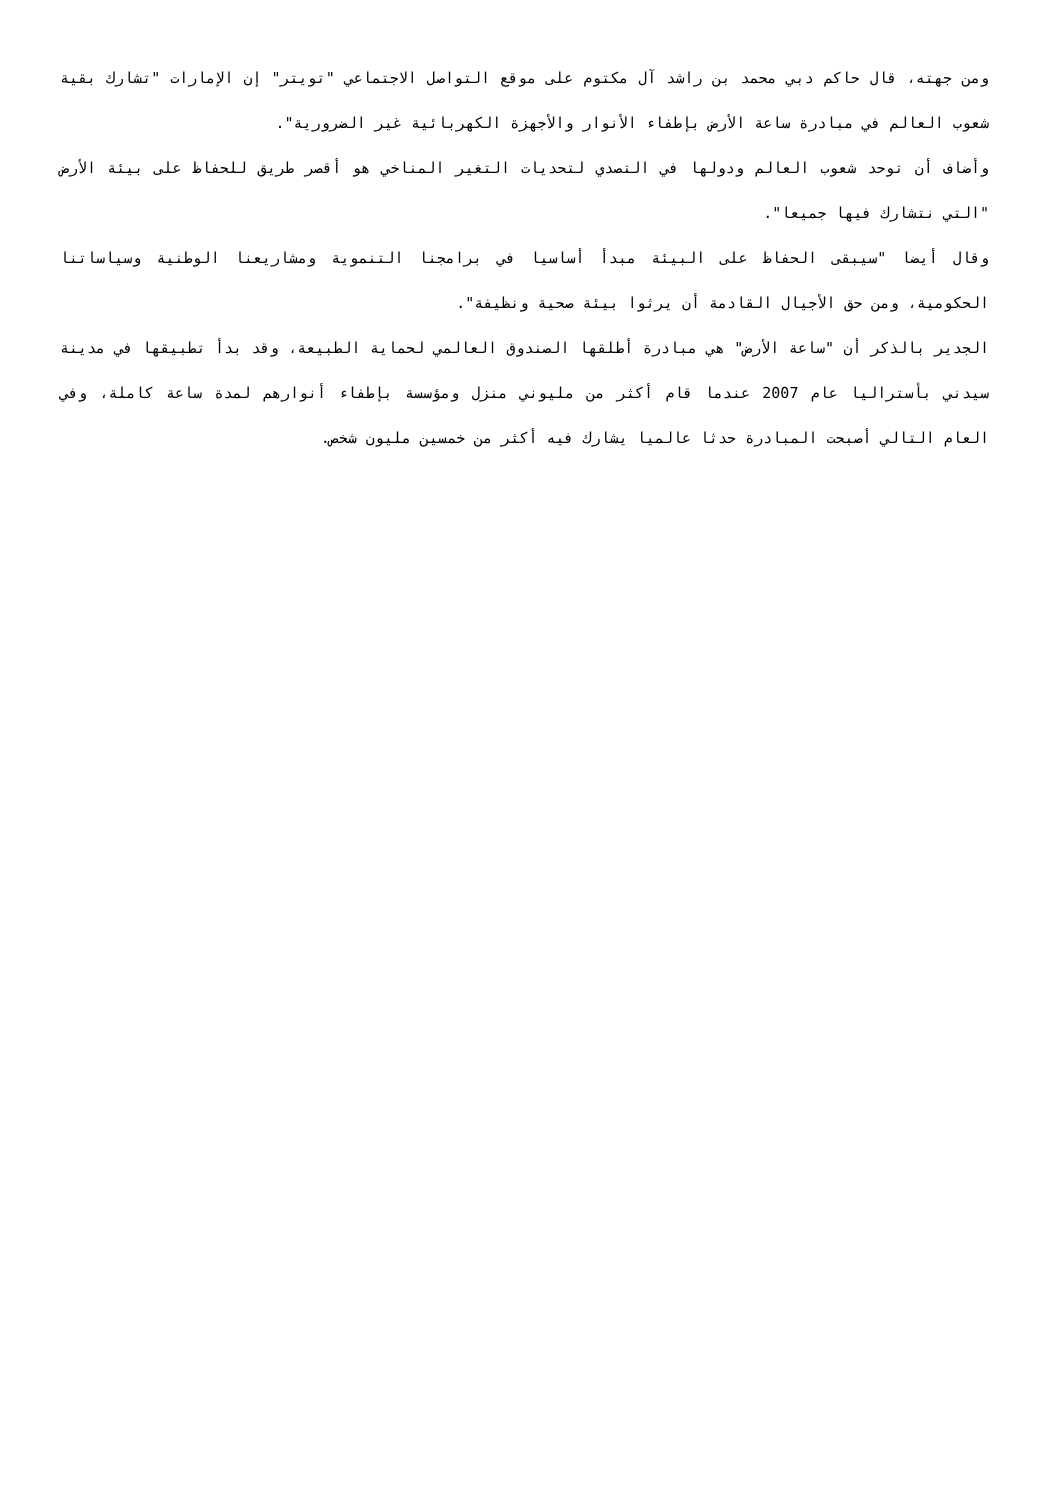ومن جهته، قال حاكم دبي محمد بن راشد آل مكتوم على موقع التواصل الاجتماعي "تويتر" إن الإمارات "تشارك بقية شعوب العالم في مبادرة ساعة الأرض بإطفاء الأنوار والأجهزة الكهربائية غير الضرورية".
وأضاف أن توحد شعوب العالم ودولها في التصدي لتحديات التغير المناخي هو أقصر طريق للحفاظ على بيئة الأرض "التي نتشارك فيها جميعا".
وقال أيضا "سيبقى الحفاظ على البيئة مبدأ أساسيا في برامجنا التنموية ومشاريعنا الوطنية وسياساتنا الحكومية، ومن حق الأجيال القادمة أن يرثوا بيئة صحية ونظيفة".
الجدير بالذكر أن "ساعة الأرض" هي مبادرة أطلقها الصندوق العالمي لحماية الطبيعة، وقد بدأ تطبيقها في مدينة سيدني بأستراليا عام 2007 عندما قام أكثر من مليوني منزل ومؤسسة بإطفاء أنوارهم لمدة ساعة كاملة، وفي العام التالي أصبحت المبادرة حدثا عالميا يشارك فيه أكثر من خمسين مليون شخص.